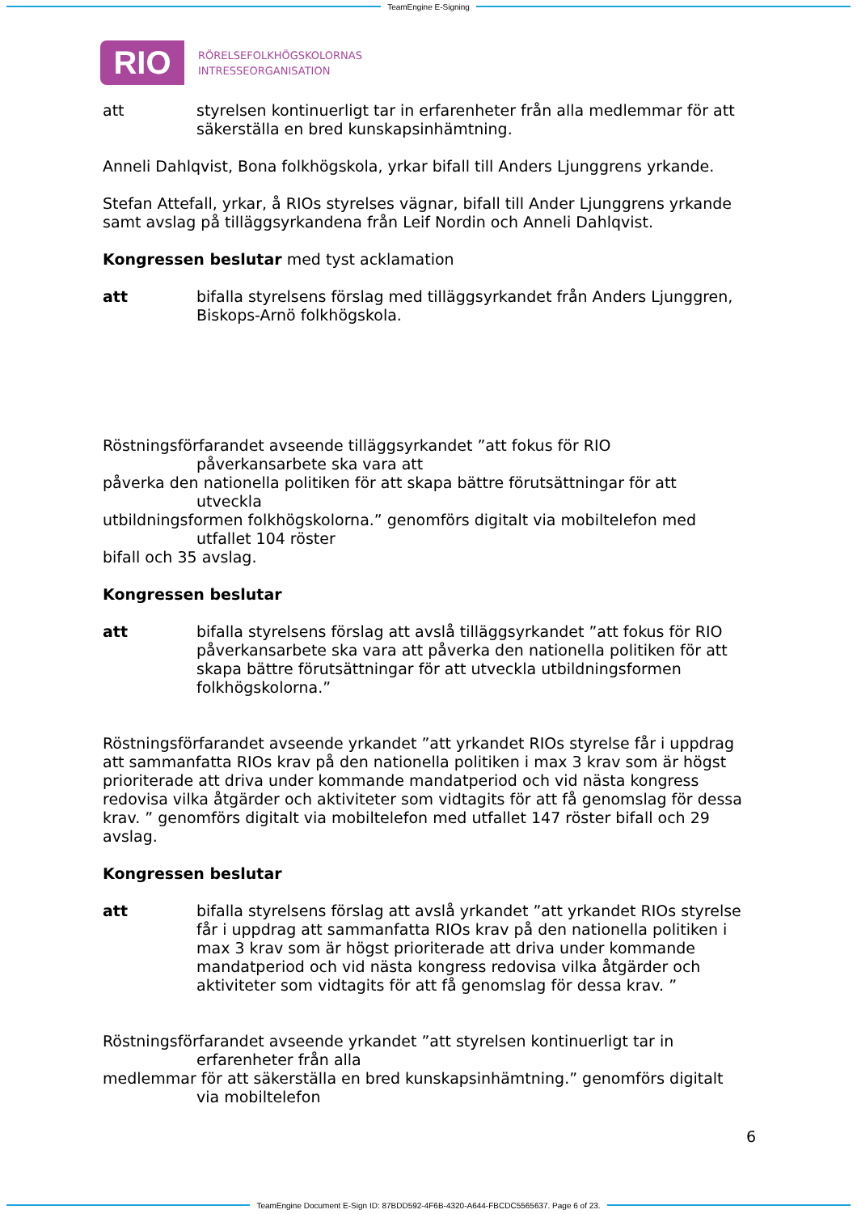TeamEngine E-Signing
RIO
RÖRELSEFOLKHÖGSKOLORNAS
INTRESSEORGANISATION
att styrelsen kontinuerligt tar in erfarenheter från alla medlemmar för att säkerställa en bred kunskapsinhämtning.
Anneli Dahlqvist, Bona folkhögskola, yrkar bifall till Anders Ljunggrens yrkande.
Stefan Attefall, yrkar, å RIOs styrelses vägnar, bifall till Ander Ljunggrens yrkande samt avslag på tilläggsyrkandena från Leif Nordin och Anneli Dahlqvist.
Kongressen beslutar med tyst acklamation
att bifalla styrelsens förslag med tilläggsyrkandet från Anders Ljunggren, Biskops-Arnö folkhögskola.
Röstningsförfarandet avseende tilläggsyrkandet ”att fokus för RIO
påverkansarbete ska vara att
påverka den nationella politiken för att skapa bättre förutsättningar för att
utveckla
utbildningsformen folkhögskolorna.” genomförs digitalt via mobiltelefon med
utfallet 104 röster
bifall och 35 avslag.
Kongressen beslutar
att bifalla styrelsens förslag att avslå tilläggsyrkandet ”att fokus för RIO påverkansarbete ska vara att påverka den nationella politiken för att skapa bättre förutsättningar för att utveckla utbildningsformen folkhögskolorna.”
Röstningsförfarandet avseende yrkandet ”att yrkandet RIOs styrelse får i uppdrag att sammanfatta RIOs krav på den nationella politiken i max 3 krav som är högst prioriterade att driva under kommande mandatperiod och vid nästa kongress redovisa vilka åtgärder och aktiviteter som vidtagits för att få genomslag för dessa krav. ” genomförs digitalt via mobiltelefon med utfallet 147 röster bifall och 29 avslag.
Kongressen beslutar
att bifalla styrelsens förslag att avslå yrkandet ”att yrkandet RIOs styrelse får i uppdrag att sammanfatta RIOs krav på den nationella politiken i max 3 krav som är högst prioriterade att driva under kommande mandatperiod och vid nästa kongress redovisa vilka åtgärder och aktiviteter som vidtagits för att få genomslag för dessa krav. ”
Röstningsförfarandet avseende yrkandet ”att styrelsen kontinuerligt tar in
erfarenheter från alla
medlemmar för att säkerställa en bred kunskapsinhämtning.” genomförs digitalt
via mobiltelefon
6
TeamEngine Document E-Sign ID: 87BDD592-4F6B-4320-A644-FBCDC5565637. Page 6 of 23.